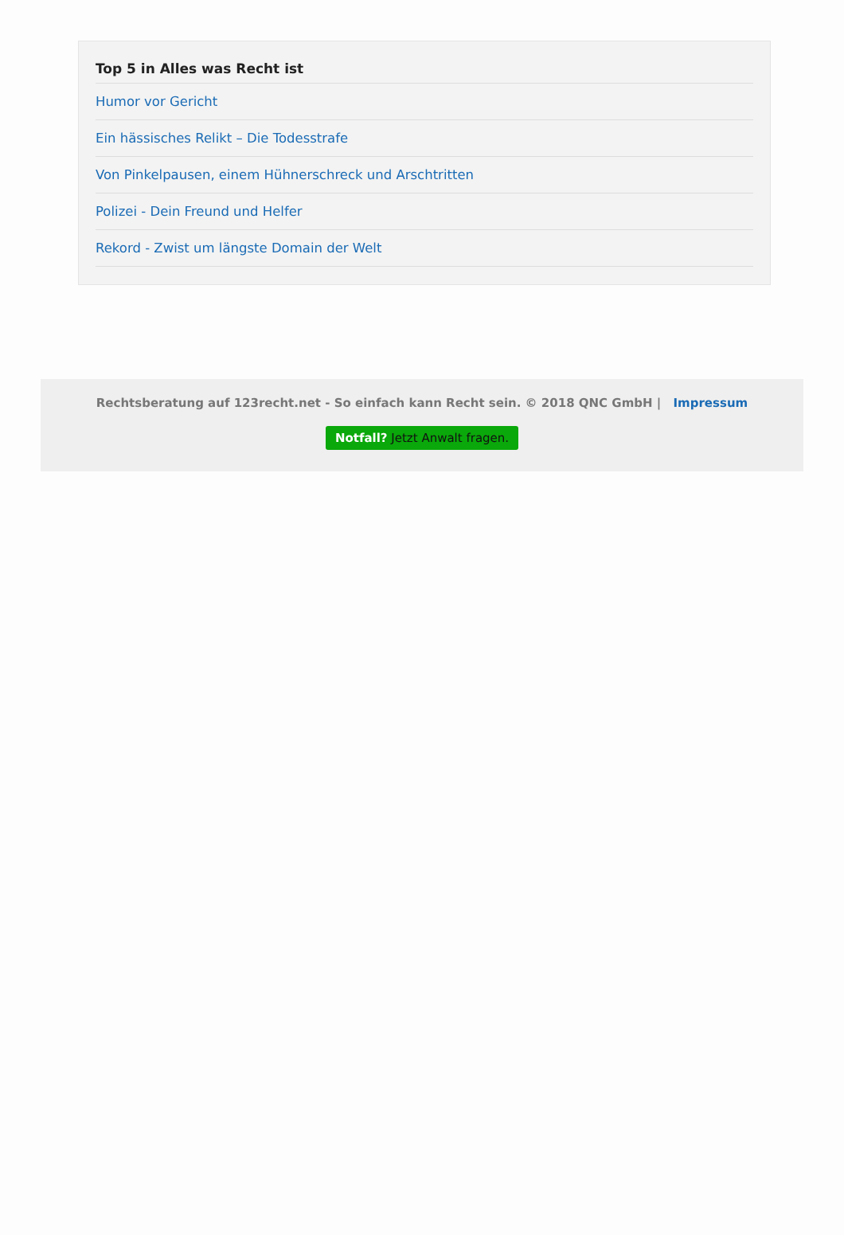Top 5 in Alles was Recht ist
Humor vor Gericht
Ein hässisches Relikt – Die Todesstrafe
Von Pinkelpausen, einem Hühnerschreck und Arschtritten
Polizei - Dein Freund und Helfer
Rekord - Zwist um längste Domain der Welt
Rechtsberatung auf 123recht.net - So einfach kann Recht sein. © 2018 QNC GmbH | Impressum
Notfall? Jetzt Anwalt fragen.